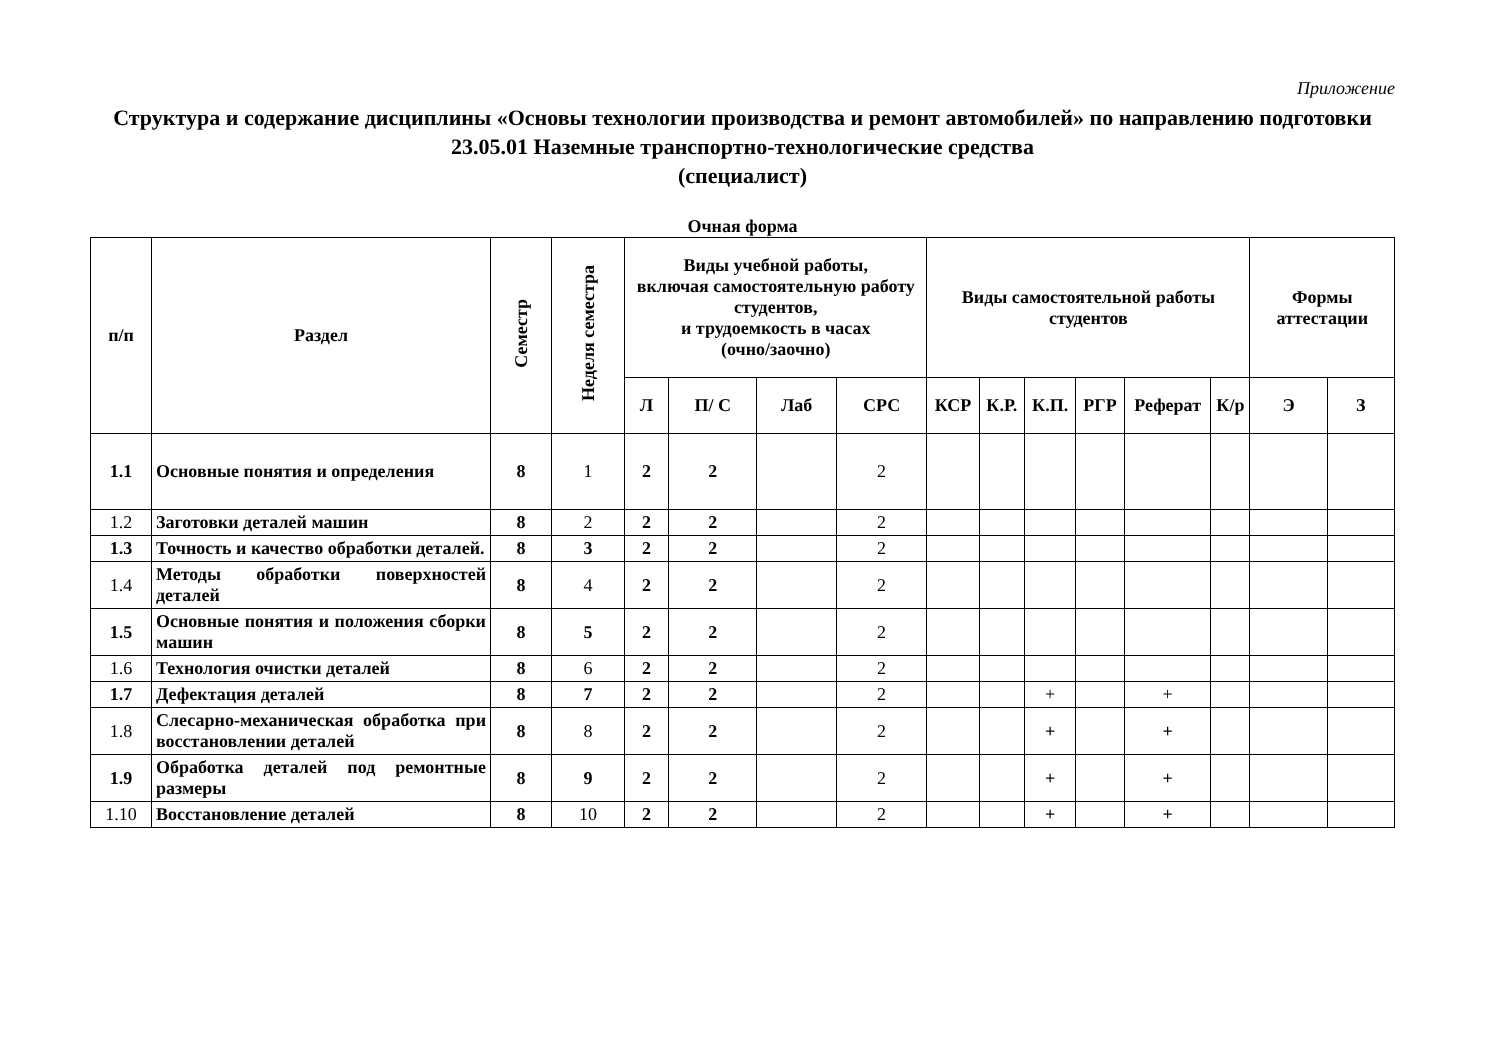Приложение
Структура и содержание дисциплины «Основы технологии производства и ремонт автомобилей» по направлению подготовки
23.05.01 Наземные транспортно-технологические средства
(специалист)
Очная форма
| п/п | Раздел | Семестр | Неделя семестра | Виды учебной работы, включая самостоятельную работу студентов, и трудоемкость в часах (очно/заочно) | | | | Виды самостоятельной работы студентов | | | | | | Формы аттестации | |
| --- | --- | --- | --- | --- | --- | --- | --- | --- | --- | --- | --- | --- | --- | --- | --- |
| | | | | Л | П/ С | Лаб | СРС | КСР | К.Р. | К.П. | РГР | Реферат | К/р | Э | З |
| 1.1 | Основные понятия и определения | 8 | 1 | 2 | 2 | | 2 | | | | | | | | |
| 1.2 | Заготовки деталей машин | 8 | 2 | 2 | 2 | | 2 | | | | | | | | |
| 1.3 | Точность и качество обработки деталей. | 8 | 3 | 2 | 2 | | 2 | | | | | | | | |
| 1.4 | Методы обработки поверхностей деталей | 8 | 4 | 2 | 2 | | 2 | | | | | | | | |
| 1.5 | Основные понятия и положения сборки машин | 8 | 5 | 2 | 2 | | 2 | | | | | | | | |
| 1.6 | Технология очистки деталей | 8 | 6 | 2 | 2 | | 2 | | | | | | | | |
| 1.7 | Дефектация деталей | 8 | 7 | 2 | 2 | | 2 | | | + | | + | | | |
| 1.8 | Слесарно-механическая обработка при восстановлении деталей | 8 | 8 | 2 | 2 | | 2 | | | + | | + | | | |
| 1.9 | Обработка деталей под ремонтные размеры | 8 | 9 | 2 | 2 | | 2 | | | + | | + | | | |
| 1.10 | Восстановление деталей | 8 | 10 | 2 | 2 | | 2 | | | + | | + | | | |